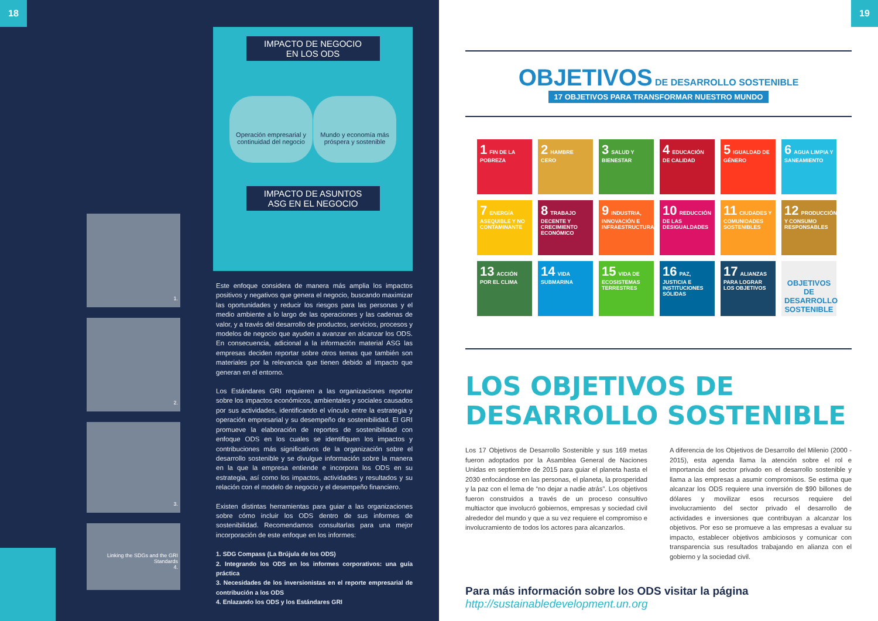18
1.
2.
3.
Linking the SDGs and the GRI Standards
4.
IMPACTO DE NEGOCIO
EN LOS ODS
Operación empresarial y continuidad del negocio
Mundo y economía más próspera y sostenible
IMPACTO DE ASUNTOS
ASG EN EL NEGOCIO
Este enfoque considera de manera más amplia los impactos positivos y negativos que genera el negocio, buscando maximizar las oportunidades y reducir los riesgos para las personas y el medio ambiente a lo largo de las operaciones y las cadenas de valor, y a través del desarrollo de productos, servicios, procesos y modelos de negocio que ayuden a avanzar en alcanzar los ODS. En consecuencia, adicional a la información material ASG las empresas deciden reportar sobre otros temas que también son materiales por la relevancia que tienen debido al impacto que generan en el entorno.
Los Estándares GRI requieren a las organizaciones reportar sobre los impactos económicos, ambientales y sociales causados por sus actividades, identificando el vínculo entre la estrategia y operación empresarial y su desempeño de sostenibilidad. El GRI promueve la elaboración de reportes de sostenibilidad con enfoque ODS en los cuales se identifiquen los impactos y contribuciones más significativos de la organización sobre el desarrollo sostenible y se divulgue información sobre la manera en la que la empresa entiende e incorpora los ODS en su estrategia, así como los impactos, actividades y resultados y su relación con el modelo de negocio y el desempeño financiero.
Existen distintas herramientas para guiar a las organizaciones sobre cómo incluir los ODS dentro de sus informes de sostenibilidad. Recomendamos consultarlas para una mejor incorporación de este enfoque en los informes:
1. SDG Compass (La Brújula de los ODS)
2. Integrando los ODS en los informes corporativos: una guía práctica
3. Necesidades de los inversionistas en el reporte empresarial de contribución a los ODS
4. Enlazando los ODS y los Estándares GRI
19
OBJETIVOS DE DESARROLLO SOSTENIBLE
17 OBJETIVOS PARA TRANSFORMAR NUESTRO MUNDO
1 FIN DE LA POBREZA
2 HAMBRE CERO
3 SALUD Y BIENESTAR
4 EDUCACIÓN DE CALIDAD
5 IGUALDAD DE GÉNERO
6 AGUA LIMPIA Y SANEAMIENTO
7 ENERGÍA ASEQUIBLE Y NO CONTAMINANTE
8 TRABAJO DECENTE Y CRECIMIENTO ECONÓMICO
9 INDUSTRIA, INNOVACIÓN E INFRAESTRUCTURA
10 REDUCCIÓN DE LAS DESIGUALDADES
11 CIUDADES Y COMUNIDADES SOSTENIBLES
12 PRODUCCIÓN Y CONSUMO RESPONSABLES
13 ACCIÓN POR EL CLIMA
14 VIDA SUBMARINA
15 VIDA DE ECOSISTEMAS TERRESTRES
16 PAZ, JUSTICIA E INSTITUCIONES SÓLIDAS
17 ALIANZAS PARA LOGRAR LOS OBJETIVOS
OBJETIVOS DE DESARROLLO SOSTENIBLE
LOS OBJETIVOS DE DESARROLLO SOSTENIBLE
Los 17 Objetivos de Desarrollo Sostenible y sus 169 metas fueron adoptados por la Asamblea General de Naciones Unidas en septiembre de 2015 para guiar el planeta hasta el 2030 enfocándose en las personas, el planeta, la prosperidad y la paz con el lema de “no dejar a nadie atrás”. Los objetivos fueron construidos a través de un proceso consultivo multiactor que involucró gobiernos, empresas y sociedad civil alrededor del mundo y que a su vez requiere el compromiso e involucramiento de todos los actores para alcanzarlos.
A diferencia de los Objetivos de Desarrollo del Milenio (2000 - 2015), esta agenda llama la atención sobre el rol e importancia del sector privado en el desarrollo sostenible y llama a las empresas a asumir compromisos. Se estima que alcanzar los ODS requiere una inversión de $90 billones de dólares y movilizar esos recursos requiere del involucramiento del sector privado el desarrollo de actividades e inversiones que contribuyan a alcanzar los objetivos. Por eso se promueve a las empresas a evaluar su impacto, establecer objetivos ambiciosos y comunicar con transparencia sus resultados trabajando en alianza con el gobierno y la sociedad civil.
Para más información sobre los ODS visitar la página
http://sustainabledevelopment.un.org